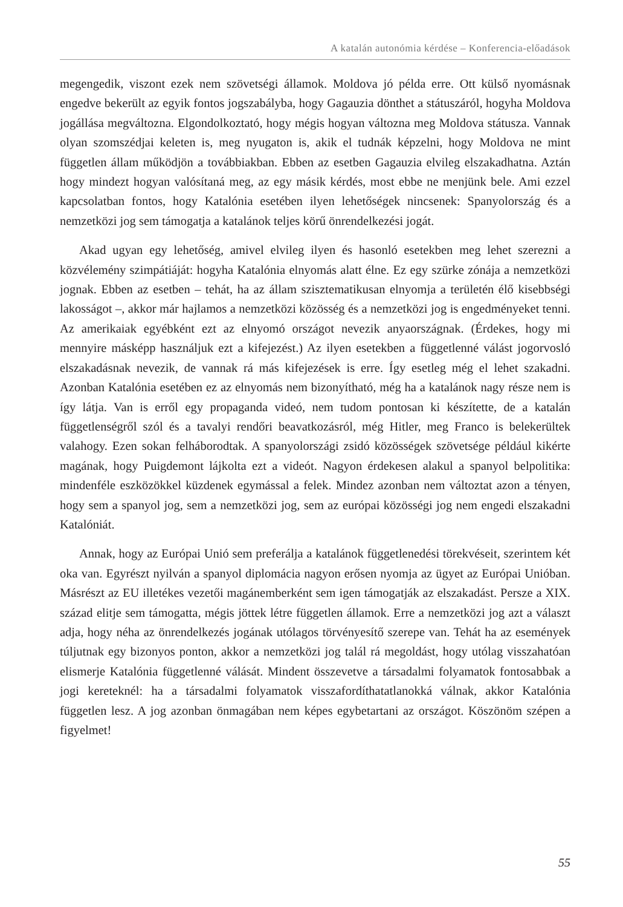A katalán autonómia kérdése – Konferencia-előadások
megengedik, viszont ezek nem szövetségi államok. Moldova jó példa erre. Ott külső nyomásnak engedve bekerült az egyik fontos jogszabályba, hogy Gagauzia dönthet a státuszáról, hogyha Moldova jogállása megváltozna. Elgondolkoztató, hogy mégis hogyan változna meg Moldova státusza. Vannak olyan szomszédjai keleten is, meg nyugaton is, akik el tudnák képzelni, hogy Moldova ne mint független állam működjön a továbbiakban. Ebben az esetben Gagauzia elvileg elszakadhatna. Aztán hogy mindezt hogyan valósítaná meg, az egy másik kérdés, most ebbe ne menjünk bele. Ami ezzel kapcsolatban fontos, hogy Katalónia esetében ilyen lehetőségek nincsenek: Spanyolország és a nemzetközi jog sem támogatja a katalánok teljes körű önrendelkezési jogát.
Akad ugyan egy lehetőség, amivel elvileg ilyen és hasonló esetekben meg lehet szerezni a közvélemény szimpátiáját: hogyha Katalónia elnyomás alatt élne. Ez egy szürke zónája a nemzetközi jognak. Ebben az esetben – tehát, ha az állam szisztematikusan elnyomja a területén élő kisebbségi lakosságot –, akkor már hajlamos a nemzetközi közösség és a nemzetközi jog is engedményeket tenni. Az amerikaiak egyébként ezt az elnyomó országot nevezik anyaországnak. (Érdekes, hogy mi mennyire másképp használjuk ezt a kifejezést.) Az ilyen esetekben a függetlenné válást jogorvosló elszakadásnak nevezik, de vannak rá más kifejezések is erre. Így esetleg még el lehet szakadni. Azonban Katalónia esetében ez az elnyomás nem bizonyítható, még ha a katalánok nagy része nem is így látja. Van is erről egy propaganda videó, nem tudom pontosan ki készítette, de a katalán függetlenségről szól és a tavalyi rendőri beavatkozásról, még Hitler, meg Franco is belekerültek valahogy. Ezen sokan felháborodtak. A spanyolországi zsidó közösségek szövetsége például kikérte magának, hogy Puigdemont lájkolta ezt a videót. Nagyon érdekesen alakul a spanyol belpolitika: mindenféle eszközökkel küzdenek egymással a felek. Mindez azonban nem változtat azon a tényen, hogy sem a spanyol jog, sem a nemzetközi jog, sem az európai közösségi jog nem engedi elszakadni Katalóniát.
Annak, hogy az Európai Unió sem preferálja a katalánok függetlenedési törekvéseit, szerintem két oka van. Egyrészt nyilván a spanyol diplomácia nagyon erősen nyomja az ügyet az Európai Unióban. Másrészt az EU illetékes vezetői magánemberként sem igen támogatják az elszakadást. Persze a XIX. század elitje sem támogatta, mégis jöttek létre független államok. Erre a nemzetközi jog azt a választ adja, hogy néha az önrendelkezés jogának utólagos törvényesítő szerepe van. Tehát ha az események túljutnak egy bizonyos ponton, akkor a nemzetközi jog talál rá megoldást, hogy utólag visszahatóan elismerje Katalónia függetlenné válását. Mindent összevetve a társadalmi folyamatok fontosabbak a jogi kereteknél: ha a társadalmi folyamatok visszafordíthatatlanokká válnak, akkor Katalónia független lesz. A jog azonban önmagában nem képes egybetartani az országot. Köszönöm szépen a figyelmet!
55